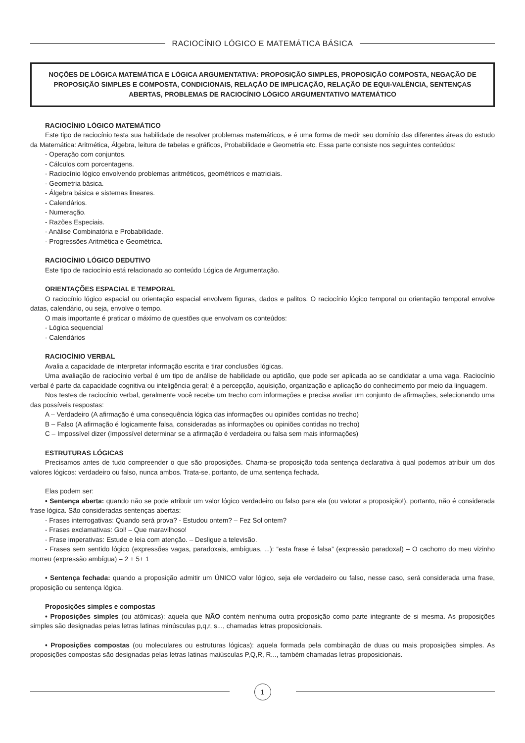RACIOCÍNIO LÓGICO E MATEMÁTICA BÁSICA
NOÇÕES DE LÓGICA MATEMÁTICA E LÓGICA ARGUMENTATIVA: PROPOSIÇÃO SIMPLES, PROPOSIÇÃO COMPOSTA, NEGAÇÃO DE PROPOSIÇÃO SIMPLES E COMPOSTA, CONDICIONAIS, RELAÇÃO DE IMPLICAÇÃO, RELAÇÃO DE EQUI-VALÊNCIA, SENTENÇAS ABERTAS, PROBLEMAS DE RACIOCÍNIO LÓGICO ARGUMENTATIVO MATEMÁTICO
RACIOCÍNIO LÓGICO MATEMÁTICO
Este tipo de raciocínio testa sua habilidade de resolver problemas matemáticos, e é uma forma de medir seu domínio das diferentes áreas do estudo da Matemática: Aritmética, Álgebra, leitura de tabelas e gráficos, Probabilidade e Geometria etc. Essa parte consiste nos seguintes conteúdos:
- Operação com conjuntos.
- Cálculos com porcentagens.
- Raciocínio lógico envolvendo problemas aritméticos, geométricos e matriciais.
- Geometria básica.
- Álgebra básica e sistemas lineares.
- Calendários.
- Numeração.
- Razões Especiais.
- Análise Combinatória e Probabilidade.
- Progressões Aritmética e Geométrica.
RACIOCÍNIO LÓGICO DEDUTIVO
Este tipo de raciocínio está relacionado ao conteúdo Lógica de Argumentação.
ORIENTAÇÕES ESPACIAL E TEMPORAL
O raciocínio lógico espacial ou orientação espacial envolvem figuras, dados e palitos. O raciocínio lógico temporal ou orientação temporal envolve datas, calendário, ou seja, envolve o tempo.
O mais importante é praticar o máximo de questões que envolvam os conteúdos:
- Lógica sequencial
- Calendários
RACIOCÍNIO VERBAL
Avalia a capacidade de interpretar informação escrita e tirar conclusões lógicas.
Uma avaliação de raciocínio verbal é um tipo de análise de habilidade ou aptidão, que pode ser aplicada ao se candidatar a uma vaga. Raciocínio verbal é parte da capacidade cognitiva ou inteligência geral; é a percepção, aquisição, organização e aplicação do conhecimento por meio da linguagem.
Nos testes de raciocínio verbal, geralmente você recebe um trecho com informações e precisa avaliar um conjunto de afirmações, selecionando uma das possíveis respostas:
A – Verdadeiro (A afirmação é uma consequência lógica das informações ou opiniões contidas no trecho)
B – Falso (A afirmação é logicamente falsa, consideradas as informações ou opiniões contidas no trecho)
C – Impossível dizer (Impossível determinar se a afirmação é verdadeira ou falsa sem mais informações)
ESTRUTURAS LÓGICAS
Precisamos antes de tudo compreender o que são proposições. Chama-se proposição toda sentença declarativa à qual podemos atribuir um dos valores lógicos: verdadeiro ou falso, nunca ambos. Trata-se, portanto, de uma sentença fechada.
Elas podem ser:
• Sentença aberta: quando não se pode atribuir um valor lógico verdadeiro ou falso para ela (ou valorar a proposição!), portanto, não é considerada frase lógica. São consideradas sentenças abertas:
- Frases interrogativas: Quando será prova? - Estudou ontem? – Fez Sol ontem?
- Frases exclamativas: Gol! – Que maravilhoso!
- Frase imperativas: Estude e leia com atenção. – Desligue a televisão.
- Frases sem sentido lógico (expressões vagas, paradoxais, ambíguas, ...): “esta frase é falsa” (expressão paradoxal) – O cachorro do meu vizinho morreu (expressão ambígua) – 2 + 5+ 1
• Sentença fechada: quando a proposição admitir um ÚNICO valor lógico, seja ele verdadeiro ou falso, nesse caso, será considerada uma frase, proposição ou sentença lógica.
Proposições simples e compostas
• Proposições simples (ou atômicas): aquela que NÃO contém nenhuma outra proposição como parte integrante de si mesma. As proposições simples são designadas pelas letras latinas minúsculas p,q,r, s..., chamadas letras proposicionais.
• Proposições compostas (ou moleculares ou estruturas lógicas): aquela formada pela combinação de duas ou mais proposições simples. As proposições compostas são designadas pelas letras latinas maiúsculas P,Q,R, R..., também chamadas letras proposicionais.
1